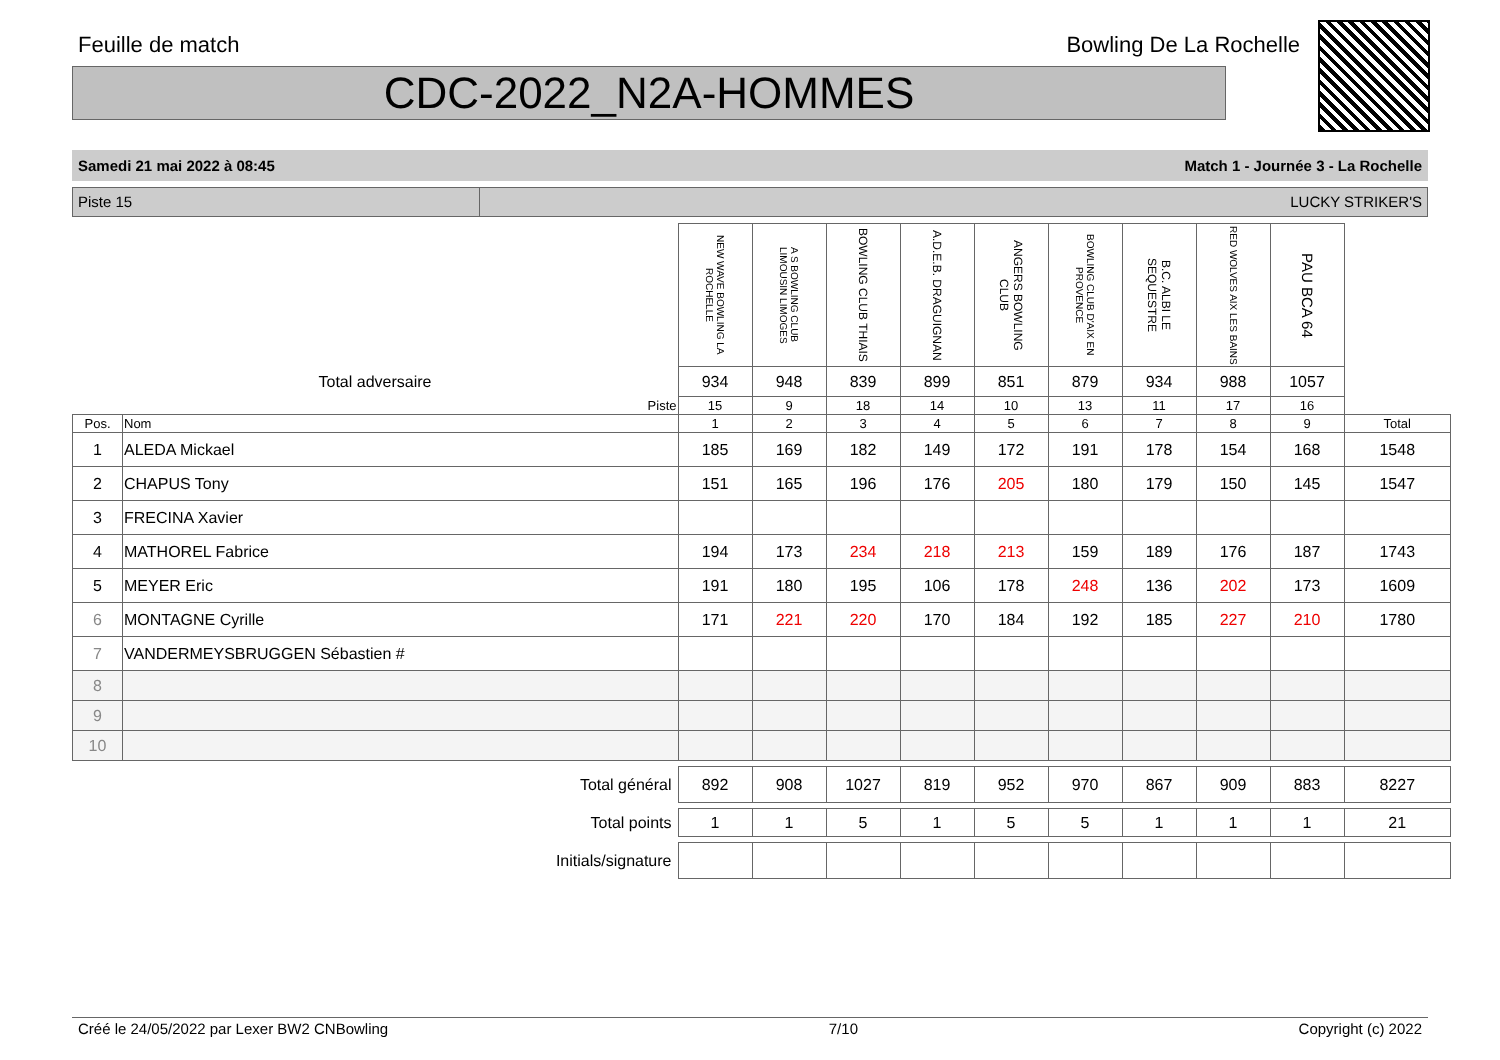Feuille de match Bowling De La Rochelle
CDC-2022_N2A-HOMMES
Samedi 21 mai 2022 à 08:45 Match 1 - Journée 3 - La Rochelle
Piste 15 LUCKY STRIKER'S
| | | NEW WAVE BOWLING LA ROCHELLE | A S BOWLING CLUB LIMOUSIN LIMOGES | BOWLING CLUB THIAIS | A.D.E.B. DRAGUIGNAN | ANGERS BOWLING CLUB | BOWLING CLUB D'AIX EN PROVENCE | B.C. ALBI LE SEQUESTRE | RED WOLVES AIX LES BAINS | PAU BCA 64 | |
| Total adversaire | | 934 | 948 | 839 | 899 | 851 | 879 | 934 | 988 | 1057 | |
| Piste | | 15 | 9 | 18 | 14 | 10 | 13 | 11 | 17 | 16 | |
| Pos. | Nom | 1 | 2 | 3 | 4 | 5 | 6 | 7 | 8 | 9 | Total |
| 1 | ALEDA Mickael | 185 | 169 | 182 | 149 | 172 | 191 | 178 | 154 | 168 | 1548 |
| 2 | CHAPUS Tony | 151 | 165 | 196 | 176 | 205 | 180 | 179 | 150 | 145 | 1547 |
| 3 | FRECINA Xavier | | | | | | | | | | |
| 4 | MATHOREL Fabrice | 194 | 173 | 234 | 218 | 213 | 159 | 189 | 176 | 187 | 1743 |
| 5 | MEYER Eric | 191 | 180 | 195 | 106 | 178 | 248 | 136 | 202 | 173 | 1609 |
| 6 | MONTAGNE Cyrille | 171 | 221 | 220 | 170 | 184 | 192 | 185 | 227 | 210 | 1780 |
| 7 | VANDERMEYSBRUGGEN Sébastien # | | | | | | | | | | |
| 8 | | | | | | | | | | | |
| 9 | | | | | | | | | | | |
| 10 | | | | | | | | | | | |
| Total général | | 892 | 908 | 1027 | 819 | 952 | 970 | 867 | 909 | 883 | 8227 |
| Total points | | 1 | 1 | 5 | 1 | 5 | 5 | 1 | 1 | 1 | 21 |
| Initials/signature | | | | | | | | | | | |
Créé le 24/05/2022 par Lexer BW2 CNBowling 7/10 Copyright (c) 2022